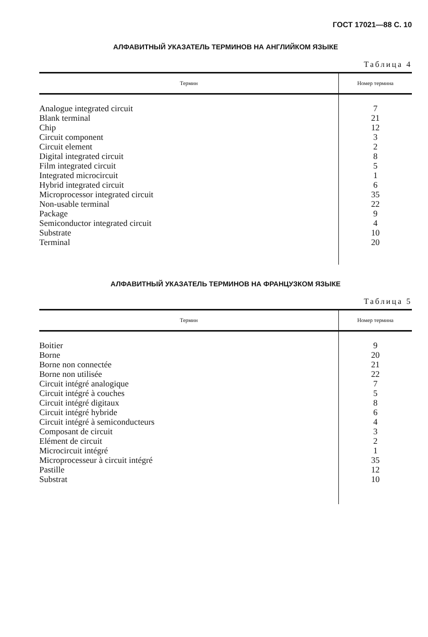ГОСТ 17021—88 С. 10
АЛФАВИТНЫЙ УКАЗАТЕЛЬ ТЕРМИНОВ НА АНГЛИЙКОМ ЯЗЫКЕ
Таблица 4
| Термин | Номер термина |
| --- | --- |
| Analogue integrated circuit | 7 |
| Blank terminal | 21 |
| Chip | 12 |
| Circuit component | 3 |
| Circuit element | 2 |
| Digital integrated circuit | 8 |
| Film integrated circuit | 5 |
| Integrated microcircuit | 1 |
| Hybrid integrated circuit | 6 |
| Microprocessor integrated circuit | 35 |
| Non-usable terminal | 22 |
| Package | 9 |
| Semiconductor integrated circuit | 4 |
| Substrate | 10 |
| Terminal | 20 |
АЛФАВИТНЫЙ УКАЗАТЕЛЬ ТЕРМИНОВ НА ФРАНЦУЗКОМ ЯЗЫКЕ
Таблица 5
| Термин | Номер термина |
| --- | --- |
| Boitier | 9 |
| Borne | 20 |
| Borne non connectée | 21 |
| Borne non utilisée | 22 |
| Circuit intégré analogique | 7 |
| Circuit intégré à couches | 5 |
| Circuit intégré digitaux | 8 |
| Circuit intégré hybride | 6 |
| Circuit intégré à semiconducteurs | 4 |
| Composant de circuit | 3 |
| Elément de circuit | 2 |
| Microcircuit intégré | 1 |
| Microprocesseur à circuit intégré | 35 |
| Pastille | 12 |
| Substrat | 10 |